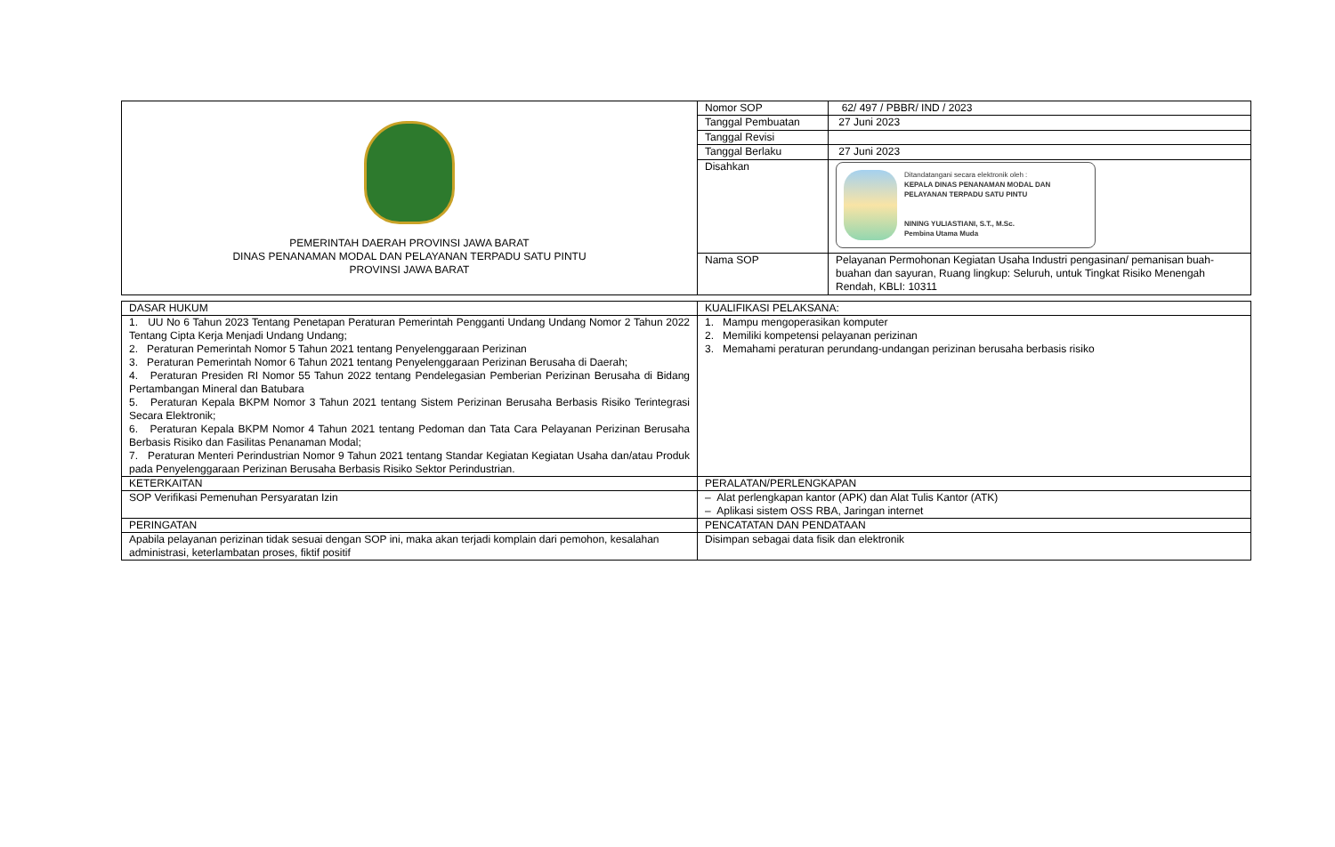| PEMERINTAH DAERAH PROVINSI JAWA BARAT DINAS PENANAMAN MODAL DAN PELAYANAN TERPADU SATU PINTU PROVINSI JAWA BARAT | Nomor SOP | 62/ 497 / PBBR/ IND / 2023 |
| | Tanggal Pembuatan | 27 Juni 2023 |
| | Tanggal Revisi | |
| | Tanggal Berlaku | 27 Juni 2023 |
| | Disahkan | Ditandatangani secara elektronik oleh : KEPALA DINAS PENANAMAN MODAL DAN PELAYANAN TERPADU SATU PINTU NINING YULIASTIANI, S.T., M.Sc. Pembina Utama Muda |
| | Nama SOP | Pelayanan Permohonan Kegiatan Usaha Industri pengasinan/ pemanisan buah-buahan dan sayuran, Ruang lingkup: Seluruh, untuk Tingkat Risiko Menengah Rendah, KBLI: 10311 |
| DASAR HUKUM | KUALIFIKASI PELAKSANA: |
| 1. UU No 6 Tahun 2023 Tentang Penetapan Peraturan Pemerintah Pengganti Undang Undang Nomor 2 Tahun 2022 Tentang Cipta Kerja Menjadi Undang Undang; 2. Peraturan Pemerintah Nomor 5 Tahun 2021 tentang Penyelenggaraan Perizinan 3. Peraturan Pemerintah Nomor 6 Tahun 2021 tentang Penyelenggaraan Perizinan Berusaha di Daerah; 4. Peraturan Presiden RI Nomor 55 Tahun 2022 tentang Pendelegasian Pemberian Perizinan Berusaha di Bidang Pertambangan Mineral dan Batubara 5. Peraturan Kepala BKPM Nomor 3 Tahun 2021 tentang Sistem Perizinan Berusaha Berbasis Risiko Terintegrasi Secara Elektronik; 6. Peraturan Kepala BKPM Nomor 4 Tahun 2021 tentang Pedoman dan Tata Cara Pelayanan Perizinan Berusaha Berbasis Risiko dan Fasilitas Penanaman Modal; 7. Peraturan Menteri Perindustrian Nomor 9 Tahun 2021 tentang Standar Kegiatan Kegiatan Usaha dan/atau Produk pada Penyelenggaraan Perizinan Berusaha Berbasis Risiko Sektor Perindustrian. | 1. Mampu mengoperasikan komputer 2. Memiliki kompetensi pelayanan perizinan 3. Memahami peraturan perundang-undangan perizinan berusaha berbasis risiko |
| KETERKAITAN | PERALATAN/PERLENGKAPAN |
| SOP Verifikasi Pemenuhan Persyaratan Izin | – Alat perlengkapan kantor (APK) dan Alat Tulis Kantor (ATK) – Aplikasi sistem OSS RBA, Jaringan internet |
| PERINGATAN | PENCATATAN DAN PENDATAAN |
| Apabila pelayanan perizinan tidak sesuai dengan SOP ini, maka akan terjadi komplain dari pemohon, kesalahan administrasi, keterlambatan proses, fiktif positif | Disimpan sebagai data fisik dan elektronik |